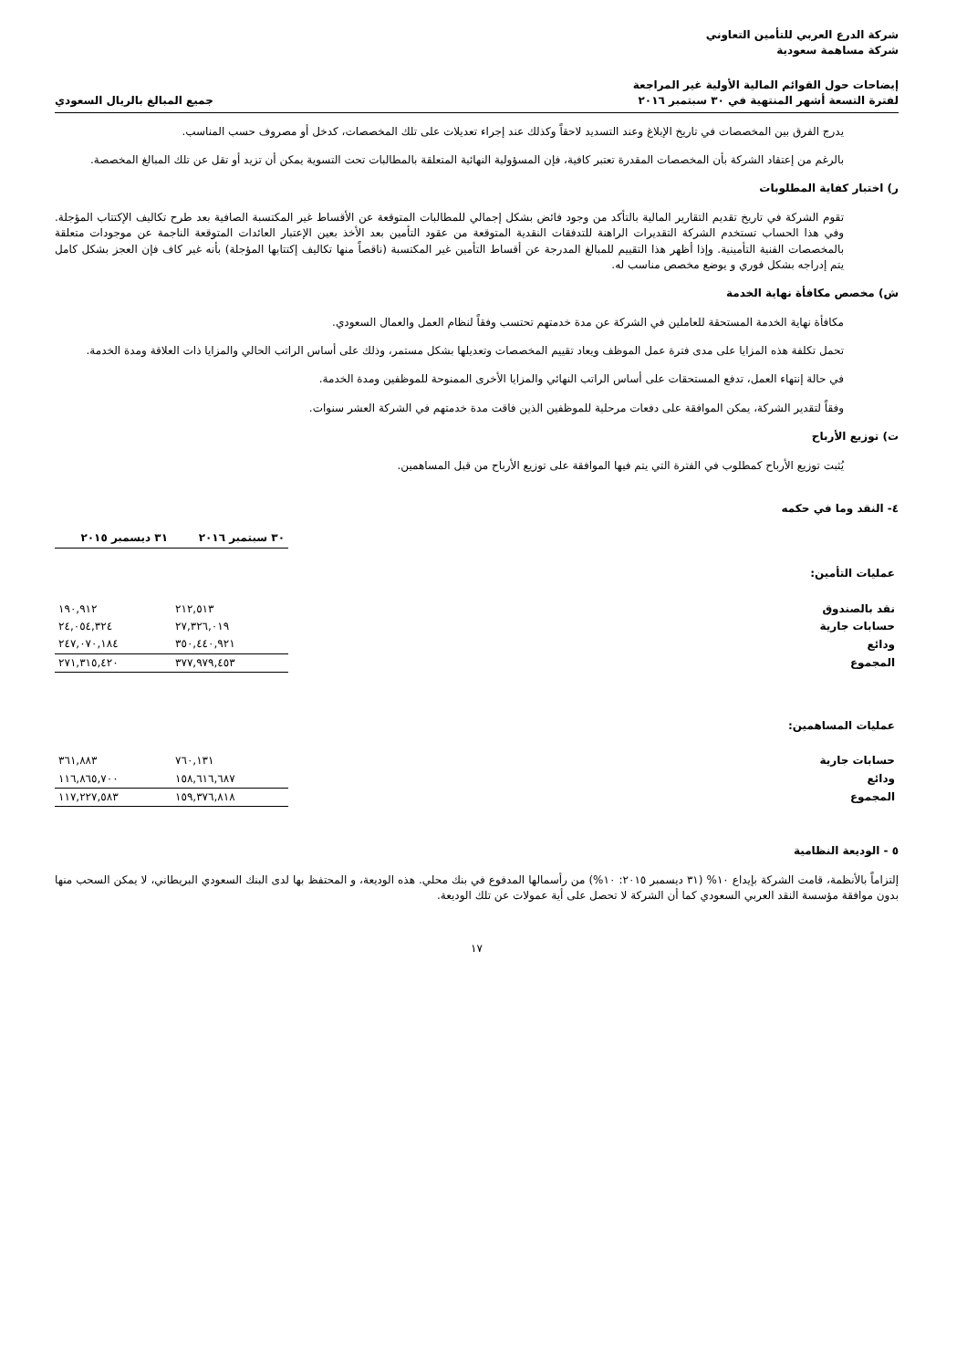شركة الدرع العربي للتأمين التعاوني
شركة مساهمة سعودية
إيضاحات حول القوائم المالية الأولية غير المراجعة
لفترة التسعة أشهر المنتهية في ٣٠ سبتمبر ٢٠١٦
جميع المبالغ بالريال السعودي
يدرج الفرق بين المخصصات في تاريخ الإبلاغ وعند التسديد لاحقاً وكذلك عند إجراء تعديلات على تلك المخصصات، كدخل أو مصروف حسب المناسب.
بالرغم من إعتقاد الشركة بأن المخصصات المقدرة تعتبر كافية، فإن المسؤولية النهائية المتعلقة بالمطالبات تحت التسوية يمكن أن تزيد أو تقل عن تلك المبالغ المخصصة.
ر) اختبار كفاية المطلوبات
تقوم الشركة في تاريخ تقديم التقارير المالية بالتأكد من وجود فائض بشكل إجمالي للمطالبات المتوقعة عن الأقساط غير المكتسبة الصافية بعد طرح تكاليف الإكتتاب المؤجلة. وفي هذا الحساب تستخدم الشركة التقديرات الراهنة للتدفقات النقدية المتوقعة من عقود التأمين بعد الأخذ بعين الإعتبار العائدات المتوقعة الناجمة عن موجودات متعلقة بالمخصصات الفنية التأمينية. وإذا أظهر هذا التقييم للمبالغ المدرجة عن أقساط التأمين غير المكتسبة (ناقصاً منها تكاليف إكتتابها المؤجلة) بأنه غير كاف فإن العجز بشكل كامل يتم إدراجه بشكل فوري و يوضع مخصص مناسب له.
ش) مخصص مكافأة نهاية الخدمة
مكافأة نهاية الخدمة المستحقة للعاملين في الشركة عن مدة خدمتهم تحتسب وفقاً لنظام العمل والعمال السعودي.
تحمل تكلفة هذه المزايا على مدى فترة عمل الموظف ويعاد تقييم المخصصات وتعديلها بشكل مستمر، وذلك على أساس الراتب الحالي والمزايا ذات العلاقة ومدة الخدمة.
في حالة إنتهاء العمل، تدفع المستحقات على أساس الراتب النهائي والمزايا الأخرى الممنوحة للموظفين ومدة الخدمة.
وفقاً لتقدير الشركة، يمكن الموافقة على دفعات مرحلية للموظفين الذين فاقت مدة خدمتهم في الشركة العشر سنوات.
ت) توزيع الأرباح
يُثبت توزيع الأرباح كمطلوب في الفترة التي يتم فيها الموافقة على توزيع الأرباح من قبل المساهمين.
٤- النقد وما في حكمه
| | ٣٠ سبتمبر ٢٠١٦ | ٣١ ديسمبر ٢٠١٥ |
| عمليات التأمين: | | |
| نقد بالصندوق | ٢١٢,٥١٣ | ١٩٠,٩١٢ |
| حسابات جارية | ٢٧,٣٢٦,٠١٩ | ٢٤,٠٥٤,٣٢٤ |
| ودائع | ٣٥٠,٤٤٠,٩٢١ | ٢٤٧,٠٧٠,١٨٤ |
| المجموع | ٣٧٧,٩٧٩,٤٥٣ | ٢٧١,٣١٥,٤٢٠ |
| عمليات المساهمين: | | |
| حسابات جارية | ٧٦٠,١٣١ | ٣٦١,٨٨٣ |
| ودائع | ١٥٨,٦١٦,٦٨٧ | ١١٦,٨٦٥,٧٠٠ |
| المجموع | ١٥٩,٣٧٦,٨١٨ | ١١٧,٢٢٧,٥٨٣ |
٥ - الوديعة النظامية
إلتزاماً بالأنظمة، قامت الشركة بإيداع ١٠% (٣١ ديسمبر ٢٠١٥: ١٠%) من رأسمالها المدفوع في بنك محلي. هذه الوديعة، و المحتفظ بها لدى البنك السعودي البريطاني، لا يمكن السحب منها بدون موافقة مؤسسة النقد العربي السعودي كما أن الشركة لا تحصل على أية عمولات عن تلك الوديعة.
١٧